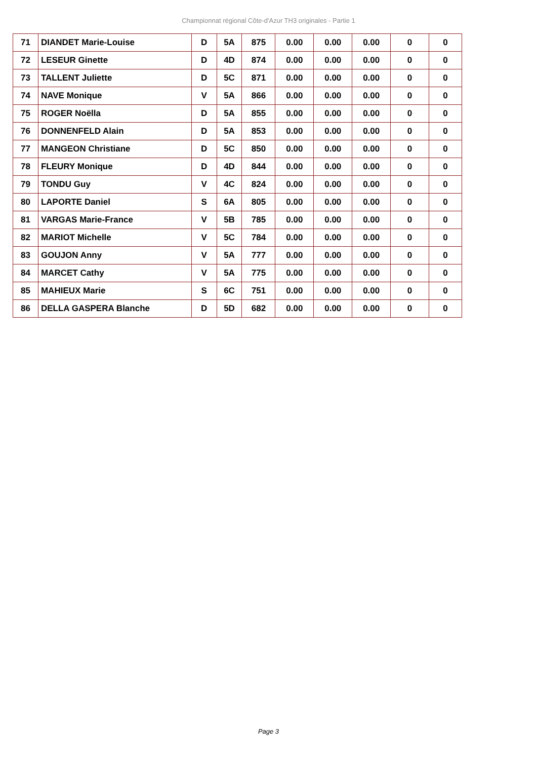Championnat régional Côte-d'Azur TH3 originales - Partie 1
| 71 | DIANDET Marie-Louise | D | 5A | 875 | 0.00 | 0.00 | 0.00 | 0 | 0 |
| 72 | LESEUR Ginette | D | 4D | 874 | 0.00 | 0.00 | 0.00 | 0 | 0 |
| 73 | TALLENT Juliette | D | 5C | 871 | 0.00 | 0.00 | 0.00 | 0 | 0 |
| 74 | NAVE Monique | V | 5A | 866 | 0.00 | 0.00 | 0.00 | 0 | 0 |
| 75 | ROGER Noëlla | D | 5A | 855 | 0.00 | 0.00 | 0.00 | 0 | 0 |
| 76 | DONNENFELD Alain | D | 5A | 853 | 0.00 | 0.00 | 0.00 | 0 | 0 |
| 77 | MANGEON Christiane | D | 5C | 850 | 0.00 | 0.00 | 0.00 | 0 | 0 |
| 78 | FLEURY Monique | D | 4D | 844 | 0.00 | 0.00 | 0.00 | 0 | 0 |
| 79 | TONDU Guy | V | 4C | 824 | 0.00 | 0.00 | 0.00 | 0 | 0 |
| 80 | LAPORTE Daniel | S | 6A | 805 | 0.00 | 0.00 | 0.00 | 0 | 0 |
| 81 | VARGAS Marie-France | V | 5B | 785 | 0.00 | 0.00 | 0.00 | 0 | 0 |
| 82 | MARIOT Michelle | V | 5C | 784 | 0.00 | 0.00 | 0.00 | 0 | 0 |
| 83 | GOUJON Anny | V | 5A | 777 | 0.00 | 0.00 | 0.00 | 0 | 0 |
| 84 | MARCET Cathy | V | 5A | 775 | 0.00 | 0.00 | 0.00 | 0 | 0 |
| 85 | MAHIEUX Marie | S | 6C | 751 | 0.00 | 0.00 | 0.00 | 0 | 0 |
| 86 | DELLA GASPERA Blanche | D | 5D | 682 | 0.00 | 0.00 | 0.00 | 0 | 0 |
Page 3